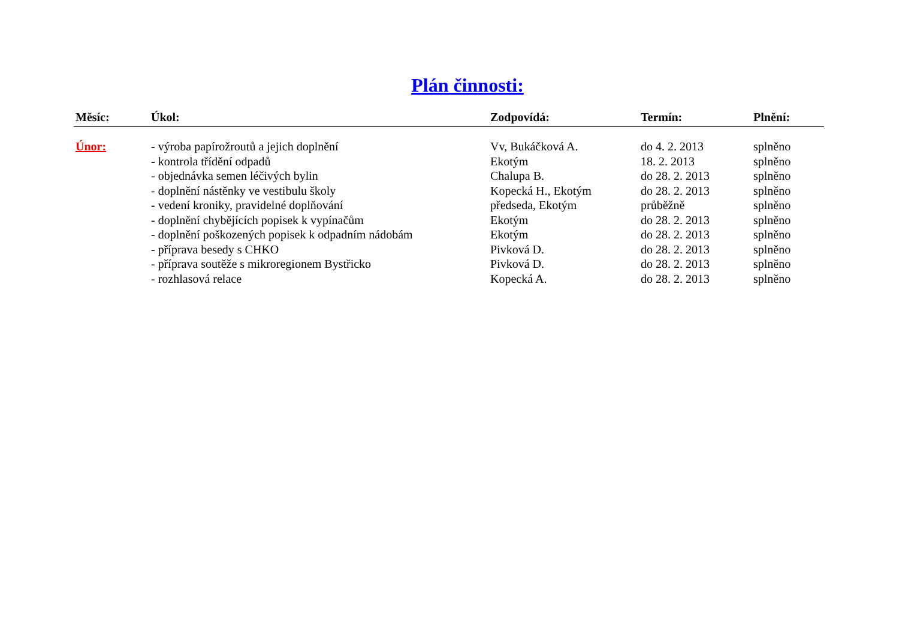Plán činnosti:
| Měsíc: | Úkol: | Zodpovídá: | Termín: | Plnění: |
| --- | --- | --- | --- | --- |
| Únor: | - výroba papírožroutů a jejich doplnění | Vv, Bukáčková A. | do 4. 2. 2013 | splněno |
| | - kontrola třídění odpadů | Ekotým | 18. 2. 2013 | splněno |
| | - objednávka semen léčivých bylin | Chalupa B. | do 28. 2. 2013 | splněno |
| | - doplnění nástěnky ve vestibulu školy | Kopecká H., Ekotým | do 28. 2. 2013 | splněno |
| | - vedení kroniky, pravidelné doplňování | předseda, Ekotým | průběžně | splněno |
| | - doplnění chybějících popisek k vypínačům | Ekotým | do 28. 2. 2013 | splněno |
| | - doplnění poškozených popisek k odpadním nádobám | Ekotým | do 28. 2. 2013 | splněno |
| | - příprava besedy s CHKO | Pivková D. | do 28. 2. 2013 | splněno |
| | - příprava soutěže s mikroregionem Bystřicko | Pivková D. | do 28. 2. 2013 | splněno |
| | - rozhlasová relace | Kopecká A. | do 28. 2. 2013 | splněno |